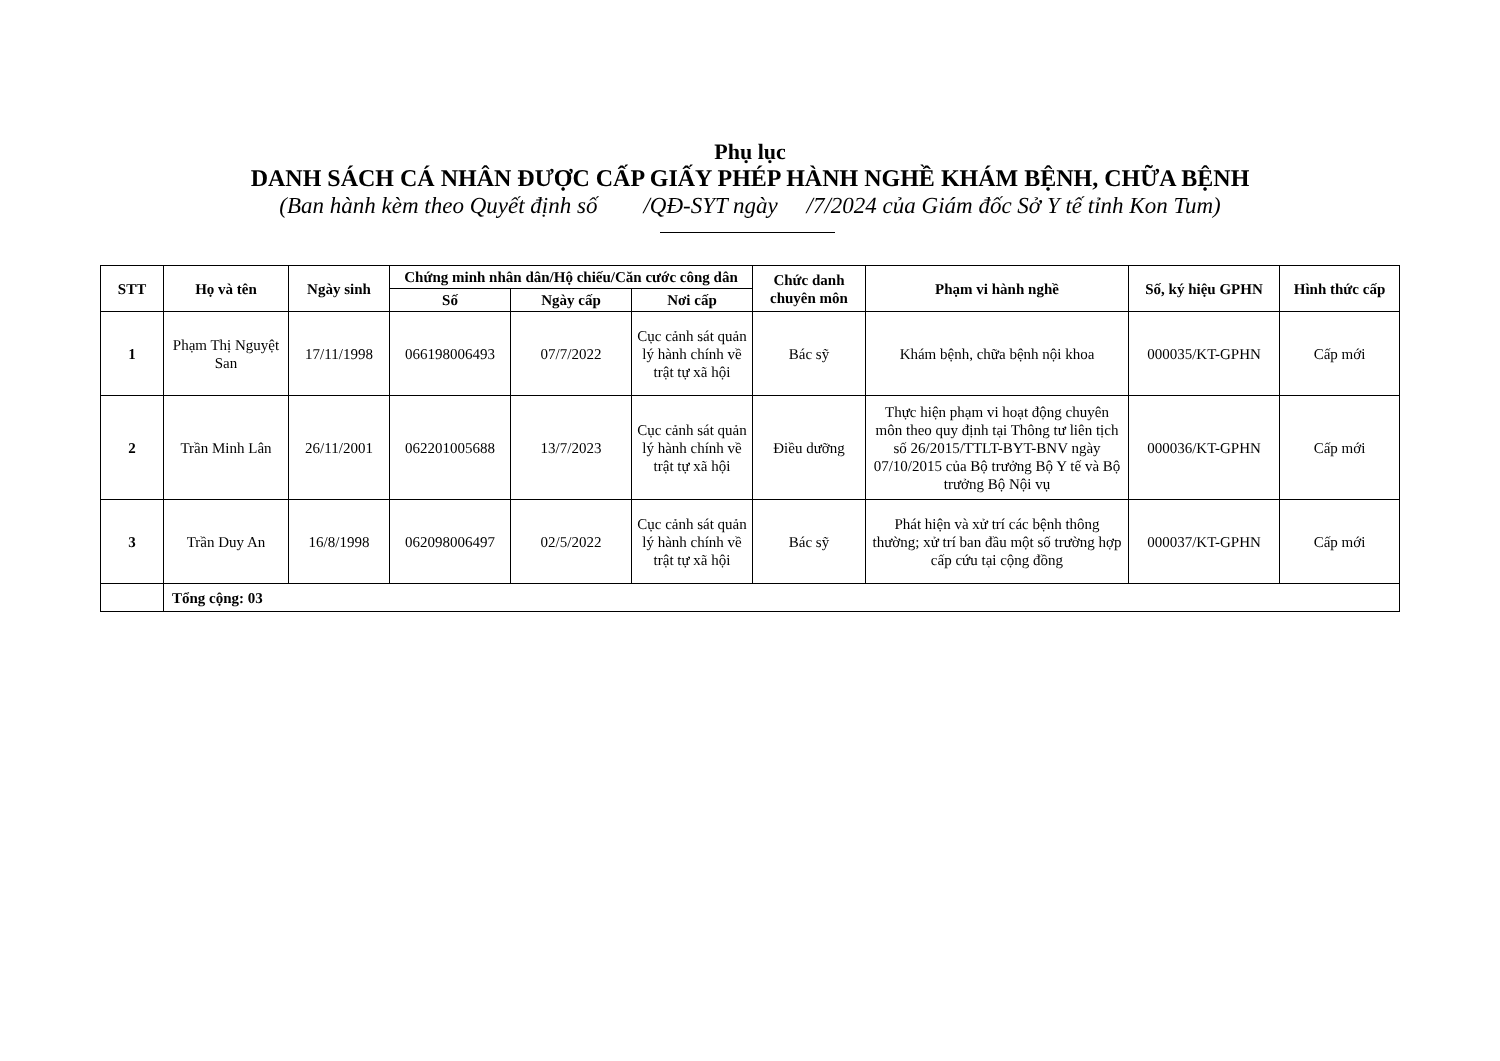Phụ lục
DANH SÁCH CÁ NHÂN ĐƯỢC CẤP GIẤY PHÉP HÀNH NGHỀ KHÁM BỆNH, CHỮA BỆNH
(Ban hành kèm theo Quyết định số /QĐ-SYT ngày /7/2024 của Giám đốc Sở Y tế tỉnh Kon Tum)
| STT | Họ và tên | Ngày sinh | Chứng minh nhân dân/Hộ chiếu/Căn cước công dân | | | Chức danh chuyên môn | Phạm vi hành nghề | Số, ký hiệu GPHN | Hình thức cấp |
| --- | --- | --- | --- | --- | --- | --- | --- | --- | --- |
| | | | Số | Ngày cấp | Nơi cấp | | | | |
| 1 | Phạm Thị Nguyệt San | 17/11/1998 | 066198006493 | 07/7/2022 | Cục cảnh sát quản lý hành chính về trật tự xã hội | Bác sỹ | Khám bệnh, chữa bệnh nội khoa | 000035/KT-GPHN | Cấp mới |
| 2 | Trần Minh Lân | 26/11/2001 | 062201005688 | 13/7/2023 | Cục cảnh sát quản lý hành chính về trật tự xã hội | Điều dưỡng | Thực hiện phạm vi hoạt động chuyên môn theo quy định tại Thông tư liên tịch số 26/2015/TTLT-BYT-BNV ngày 07/10/2015 của Bộ trưởng Bộ Y tế và Bộ trưởng Bộ Nội vụ | 000036/KT-GPHN | Cấp mới |
| 3 | Trần Duy An | 16/8/1998 | 062098006497 | 02/5/2022 | Cục cảnh sát quản lý hành chính về trật tự xã hội | Bác sỹ | Phát hiện và xử trí các bệnh thông thường; xử trí ban đầu một số trường hợp cấp cứu tại cộng đồng | 000037/KT-GPHN | Cấp mới |
| | Tổng cộng: 03 | | | | | | | | |